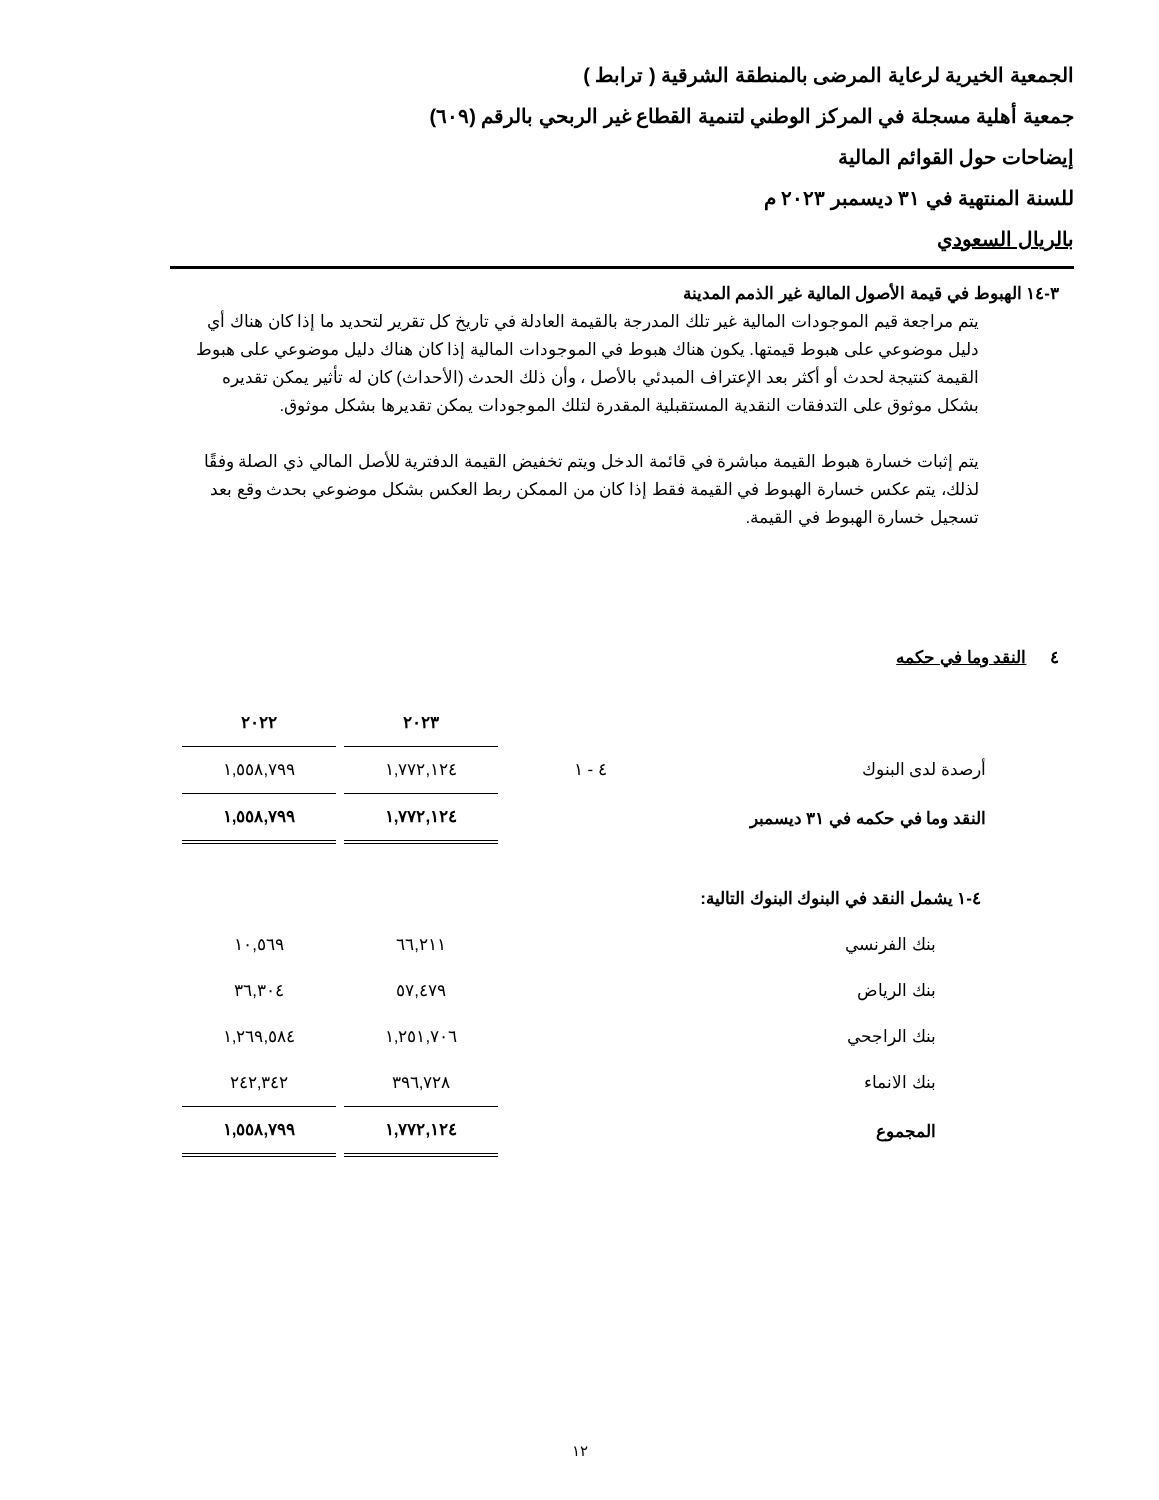الجمعية الخيرية لرعاية المرضى بالمنطقة الشرقية ( ترابط )
جمعية أهلية مسجلة في المركز الوطني لتنمية القطاع غير الربحي بالرقم (٦٠٩)
إيضاحات حول القوائم المالية
للسنة المنتهية في ٣١ ديسمبر ٢٠٢٣ م
بالريال السعودي
٣-١٤ الهبوط في قيمة الأصول المالية غير الذمم المدينة
يتم مراجعة قيم الموجودات المالية غير تلك المدرجة بالقيمة العادلة في تاريخ كل تقرير لتحديد ما إذا كان هناك أي دليل موضوعي على هبوط قيمتها. يكون هناك هبوط في الموجودات المالية إذا كان هناك دليل موضوعي على هبوط القيمة كنتيجة لحدث أو أكثر بعد الإعتراف المبدئي بالأصل ، وأن ذلك الحدث (الأحداث) كان له تأثير يمكن تقديره بشكل موثوق على التدفقات النقدية المستقبلية المقدرة لتلك الموجودات يمكن تقديرها بشكل موثوق.
يتم إثبات خسارة هبوط القيمة مباشرة في قائمة الدخل ويتم تخفيض القيمة الدفترية للأصل المالي ذي الصلة وفقًا لذلك، يتم عكس خسارة الهبوط في القيمة فقط إذا كان من الممكن ربط العكس بشكل موضوعي بحدث وقع بعد تسجيل خسارة الهبوط في القيمة.
٤ النقد وما في حكمه
| | | ٢٠٢٣ | ٢٠٢٢ |
| أرصدة لدى البنوك | ٤ - ١ | ١,٧٧٢,١٢٤ | ١,٥٥٨,٧٩٩ |
| النقد وما في حكمه في ٣١ ديسمبر | | ١,٧٧٢,١٢٤ | ١,٥٥٨,٧٩٩ |
| ٤-١ يشمل النقد في البنوك البنوك التالية: | | | |
| بنك الفرنسي | | ٦٦,٢١١ | ١٠,٥٦٩ |
| بنك الرياض | | ٥٧,٤٧٩ | ٣٦,٣٠٤ |
| بنك الراجحي | | ١,٢٥١,٧٠٦ | ١,٢٦٩,٥٨٤ |
| بنك الانماء | | ٣٩٦,٧٢٨ | ٢٤٢,٣٤٢ |
| المجموع | | ١,٧٧٢,١٢٤ | ١,٥٥٨,٧٩٩ |
١٢